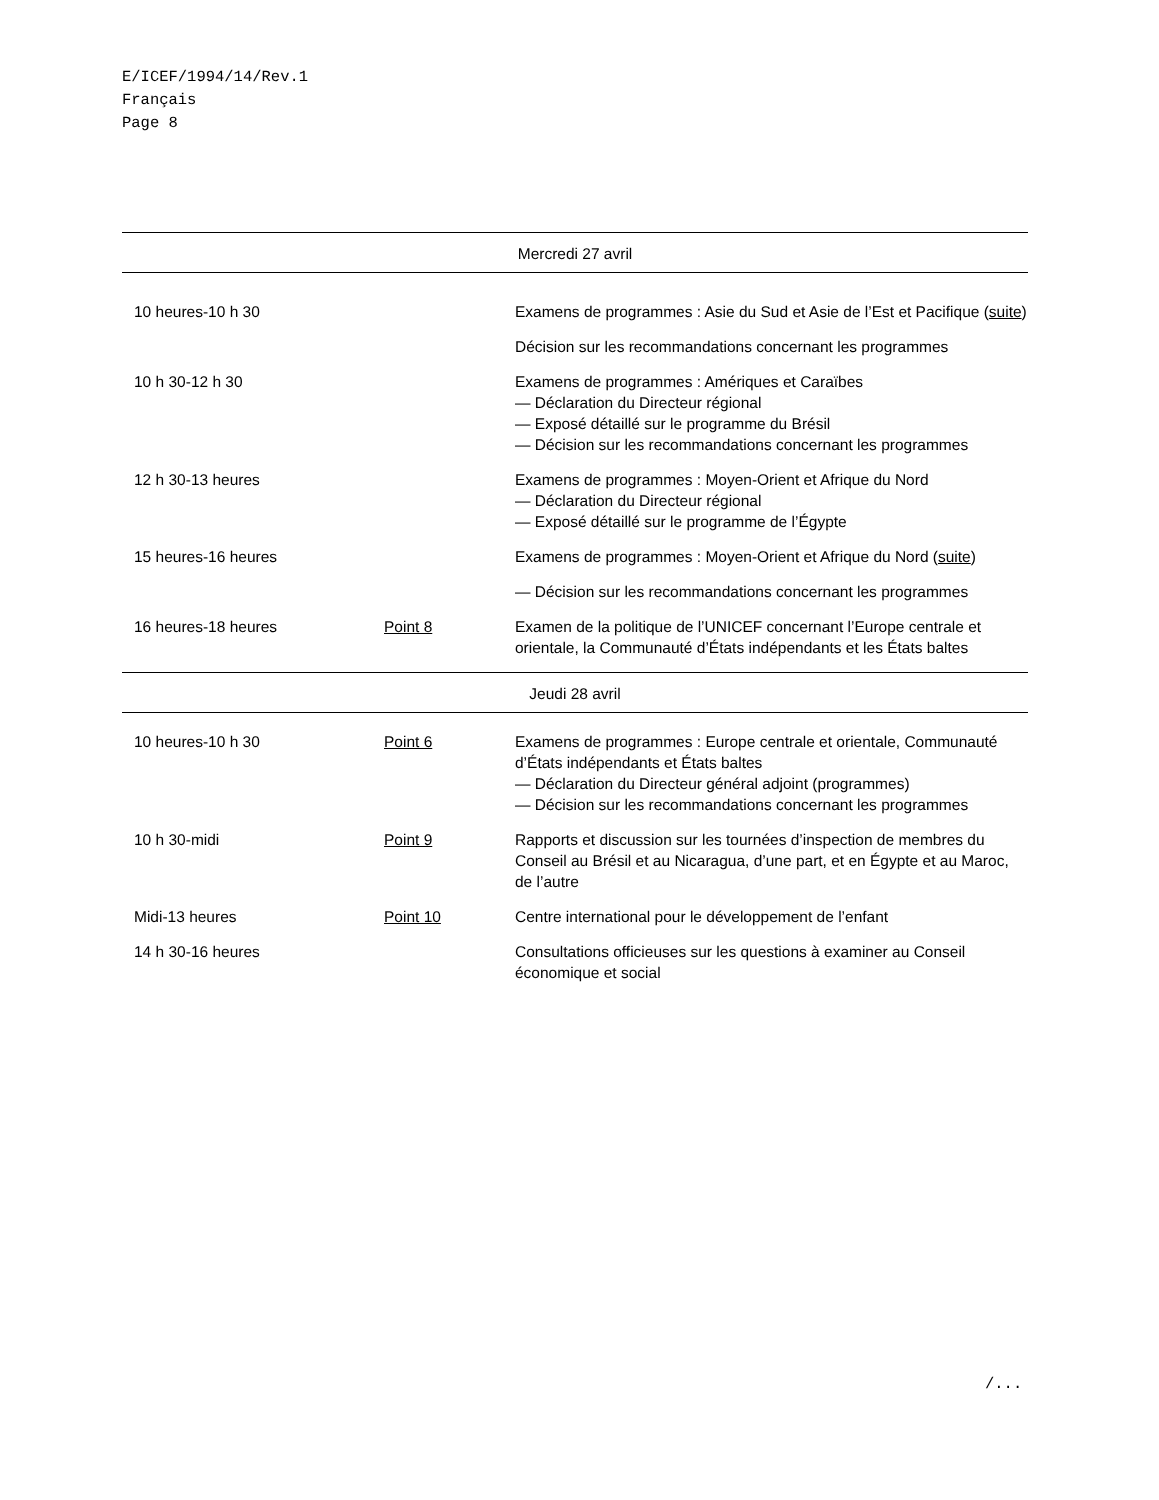E/ICEF/1994/14/Rev.1
Français
Page 8
| Mercredi 27 avril | | |
| 10 heures-10 h 30 | | Examens de programmes : Asie du Sud et Asie de l’Est et Pacifique ( suite ) |
| | | Décision sur les recommandations concernant les programmes |
| 10 h 30-12 h 30 | | Examens de programmes : Amériques et Caraïbes — Déclaration du Directeur régional — Exposé détaillé sur le programme du Brésil — Décision sur les recommandations concernant les programmes |
| 12 h 30-13 heures | | Examens de programmes : Moyen-Orient et Afrique du Nord — Déclaration du Directeur régional — Exposé détaillé sur le programme de l’Égypte |
| 15 heures-16 heures | | Examens de programmes : Moyen-Orient et Afrique du Nord ( suite ) |
| | | — Décision sur les recommandations concernant les programmes |
| 16 heures-18 heures | Point 8 | Examen de la politique de l’UNICEF concernant l’Europe centrale et orientale, la Communauté d’États indépendants et les États baltes |
| Jeudi 28 avril | | |
| 10 heures-10 h 30 | Point 6 | Examens de programmes : Europe centrale et orientale, Communauté d’États indépendants et États baltes — Déclaration du Directeur général adjoint (programmes) — Décision sur les recommandations concernant les programmes |
| 10 h 30-midi | Point 9 | Rapports et discussion sur les tournées d’inspection de membres du Conseil au Brésil et au Nicaragua, d’une part, et en Égypte et au Maroc, de l’autre |
| Midi-13 heures | Point 10 | Centre international pour le développement de l’enfant |
| 14 h 30-16 heures | | Consultations officieuses sur les questions à examiner au Conseil économique et social |
/...